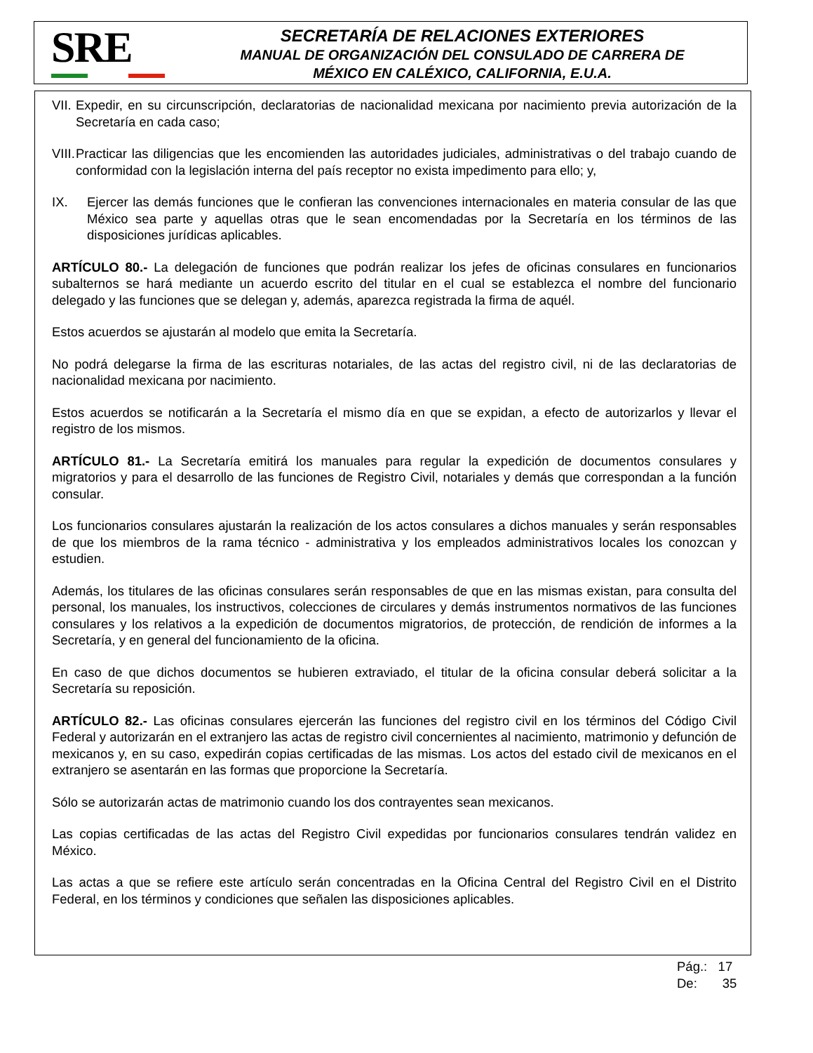SRE
SECRETARÍA DE RELACIONES EXTERIORES
MANUAL DE ORGANIZACIÓN DEL CONSULADO DE CARRERA DE
MÉXICO EN CALÉXICO, CALIFORNIA, E.U.A.
VII. Expedir, en su circunscripción, declaratorias de nacionalidad mexicana por nacimiento previa autorización de la Secretaría en cada caso;
VIII. Practicar las diligencias que les encomienden las autoridades judiciales, administrativas o del trabajo cuando de conformidad con la legislación interna del país receptor no exista impedimento para ello; y,
IX. Ejercer las demás funciones que le confieran las convenciones internacionales en materia consular de las que México sea parte y aquellas otras que le sean encomendadas por la Secretaría en los términos de las disposiciones jurídicas aplicables.
ARTÍCULO 80.- La delegación de funciones que podrán realizar los jefes de oficinas consulares en funcionarios subalternos se hará mediante un acuerdo escrito del titular en el cual se establezca el nombre del funcionario delegado y las funciones que se delegan y, además, aparezca registrada la firma de aquél.
Estos acuerdos se ajustarán al modelo que emita la Secretaría.
No podrá delegarse la firma de las escrituras notariales, de las actas del registro civil, ni de las declaratorias de nacionalidad mexicana por nacimiento.
Estos acuerdos se notificarán a la Secretaría el mismo día en que se expidan, a efecto de autorizarlos y llevar el registro de los mismos.
ARTÍCULO 81.- La Secretaría emitirá los manuales para regular la expedición de documentos consulares y migratorios y para el desarrollo de las funciones de Registro Civil, notariales y demás que correspondan a la función consular.
Los funcionarios consulares ajustarán la realización de los actos consulares a dichos manuales y serán responsables de que los miembros de la rama técnico - administrativa y los empleados administrativos locales los conozcan y estudien.
Además, los titulares de las oficinas consulares serán responsables de que en las mismas existan, para consulta del personal, los manuales, los instructivos, colecciones de circulares y demás instrumentos normativos de las funciones consulares y los relativos a la expedición de documentos migratorios, de protección, de rendición de informes a la Secretaría, y en general del funcionamiento de la oficina.
En caso de que dichos documentos se hubieren extraviado, el titular de la oficina consular deberá solicitar a la Secretaría su reposición.
ARTÍCULO 82.- Las oficinas consulares ejercerán las funciones del registro civil en los términos del Código Civil Federal y autorizarán en el extranjero las actas de registro civil concernientes al nacimiento, matrimonio y defunción de mexicanos y, en su caso, expedirán copias certificadas de las mismas. Los actos del estado civil de mexicanos en el extranjero se asentarán en las formas que proporcione la Secretaría.
Sólo se autorizarán actas de matrimonio cuando los dos contrayentes sean mexicanos.
Las copias certificadas de las actas del Registro Civil expedidas por funcionarios consulares tendrán validez en México.
Las actas a que se refiere este artículo serán concentradas en la Oficina Central del Registro Civil en el Distrito Federal, en los términos y condiciones que señalen las disposiciones aplicables.
Pág.: 17
De: 35